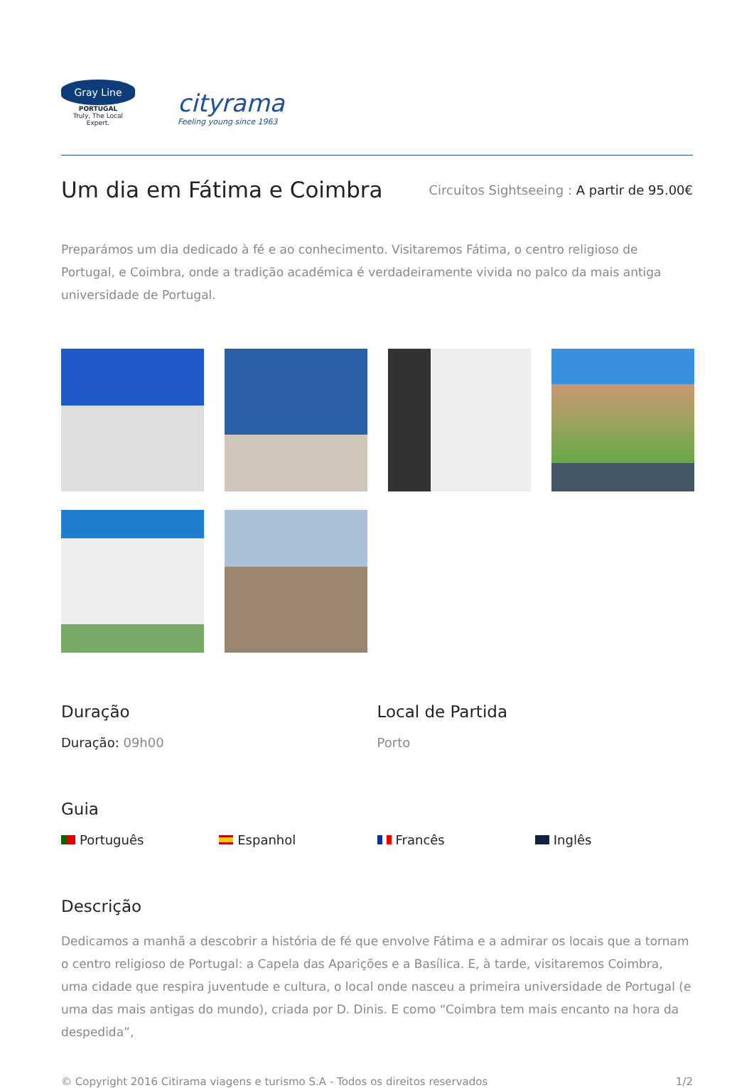Gray Line
PORTUGAL
Truly, The Local Expert.
cityrama
Feeling young since 1963
Um dia em Fátima e Coimbra
Circuitos Sightseeing : A partir de 95.00€
Preparámos um dia dedicado à fé e ao conhecimento. Visitaremos Fátima, o centro religioso de Portugal, e Coimbra, onde a tradição académica é verdadeiramente vivida no palco da mais antiga universidade de Portugal.
Duração
Duração: 09h00
Local de Partida
Porto
Guia
Português Espanhol Francês Inglês
Descrição
Dedicamos a manhã a descobrir a história de fé que envolve Fátima e a admirar os locais que a tornam o centro religioso de Portugal: a Capela das Aparições e a Basílica. E, à tarde, visitaremos Coimbra, uma cidade que respira juventude e cultura, o local onde nasceu a primeira universidade de Portugal (e uma das mais antigas do mundo), criada por D. Dinis. E como “Coimbra tem mais encanto na hora da despedida”,
© Copyright 2016 Citirama viagens e turismo S.A - Todos os direitos reservados 1/2